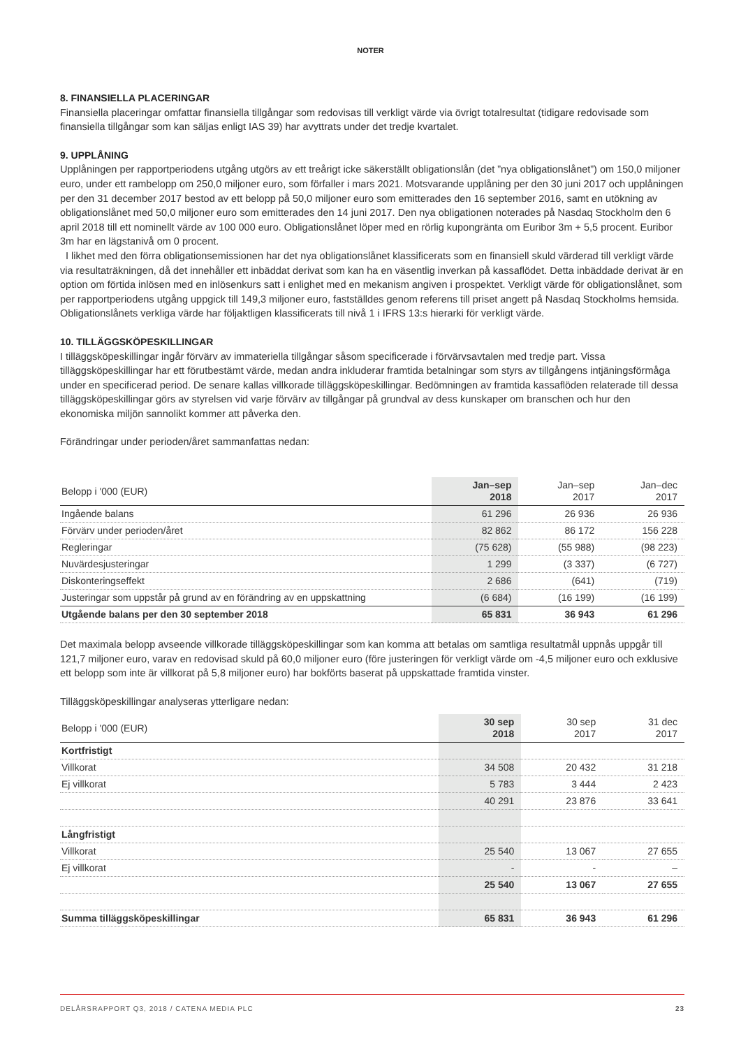NOTER
8. FINANSIELLA PLACERINGAR
Finansiella placeringar omfattar finansiella tillgångar som redovisas till verkligt värde via övrigt totalresultat (tidigare redovisade som finansiella tillgångar som kan säljas enligt IAS 39) har avyttrats under det tredje kvartalet.
9. UPPLÅNING
Upplåningen per rapportperiodens utgång utgörs av ett treårigt icke säkerställt obligationslån (det ”nya obligationslånet”) om 150,0 miljoner euro, under ett rambelopp om 250,0 miljoner euro, som förfaller i mars 2021. Motsvarande upplåning per den 30 juni 2017 och upplåningen per den 31 december 2017 bestod av ett belopp på 50,0 miljoner euro som emitterades den 16 september 2016, samt en utökning av obligationslånet med 50,0 miljoner euro som emitterades den 14 juni 2017. Den nya obligationen noterades på Nasdaq Stockholm den 6 april 2018 till ett nominellt värde av 100 000 euro. Obligationslånet löper med en rörlig kupongränta om Euribor 3m + 5,5 procent. Euribor 3m har en lägstanivå om 0 procent.
I likhet med den förra obligationsemissionen har det nya obligationslånet klassificerats som en finansiell skuld värderad till verkligt värde via resultaträkningen, då det innehåller ett inbäddat derivat som kan ha en väsentlig inverkan på kassaflödet. Detta inbäddade derivat är en option om förtida inlösen med en inlösenkurs satt i enlighet med en mekanism angiven i prospektet. Verkligt värde för obligationslånet, som per rapportperiodens utgång uppgick till 149,3 miljoner euro, fastställdes genom referens till priset angett på Nasdaq Stockholms hemsida. Obligationslånets verkliga värde har följaktligen klassificerats till nivå 1 i IFRS 13:s hierarki för verkligt värde.
10. TILLÄGGSKÖPESKILLINGAR
I tilläggsköpeskillingar ingår förvärv av immateriella tillgångar såsom specificerade i förvärvsavtalen med tredje part. Vissa tilläggsköpeskillingar har ett förutbestämt värde, medan andra inkluderar framtida betalningar som styrs av tillgångens intjäningsförmåga under en specificerad period. De senare kallas villkorade tilläggsköpeskillingar. Bedömningen av framtida kassaflöden relaterade till dessa tilläggsköpeskillingar görs av styrelsen vid varje förvärv av tillgångar på grundval av dess kunskaper om branschen och hur den ekonomiska miljön sannolikt kommer att påverka den.
Förändringar under perioden/året sammanfattas nedan:
| Belopp i '000 (EUR) | Jan–sep 2018 | Jan–sep 2017 | Jan–dec 2017 |
| --- | --- | --- | --- |
| Ingående balans | 61 296 | 26 936 | 26 936 |
| Förvärv under perioden/året | 82 862 | 86 172 | 156 228 |
| Regleringar | (75 628) | (55 988) | (98 223) |
| Nuvärdesjusteringar | 1 299 | (3 337) | (6 727) |
| Diskonteringseffekt | 2 686 | (641) | (719) |
| Justeringar som uppstår på grund av en förändring av en uppskattning | (6 684) | (16 199) | (16 199) |
| Utgående balans per den 30 september 2018 | 65 831 | 36 943 | 61 296 |
Det maximala belopp avseende villkorade tilläggsköpeskillingar som kan komma att betalas om samtliga resultatmål uppnås uppgår till 121,7 miljoner euro, varav en redovisad skuld på 60,0 miljoner euro (före justeringen för verkligt värde om -4,5 miljoner euro och exklusive ett belopp som inte är villkorat på 5,8 miljoner euro) har bokförts baserat på uppskattade framtida vinster.
Tilläggsköpeskillingar analyseras ytterligare nedan:
| Belopp i '000 (EUR) | 30 sep 2018 | 30 sep 2017 | 31 dec 2017 |
| --- | --- | --- | --- |
| Kortfristigt | | | |
| Villkorat | 34 508 | 20 432 | 31 218 |
| Ej villkorat | 5 783 | 3 444 | 2 423 |
| | 40 291 | 23 876 | 33 641 |
| Långfristigt | | | |
| Villkorat | 25 540 | 13 067 | 27 655 |
| Ej villkorat | - | - | – |
| | 25 540 | 13 067 | 27 655 |
| Summa tilläggsköpeskillingar | 65 831 | 36 943 | 61 296 |
DELÅRSRAPPORT Q3, 2018 / CATENA MEDIA PLC 23